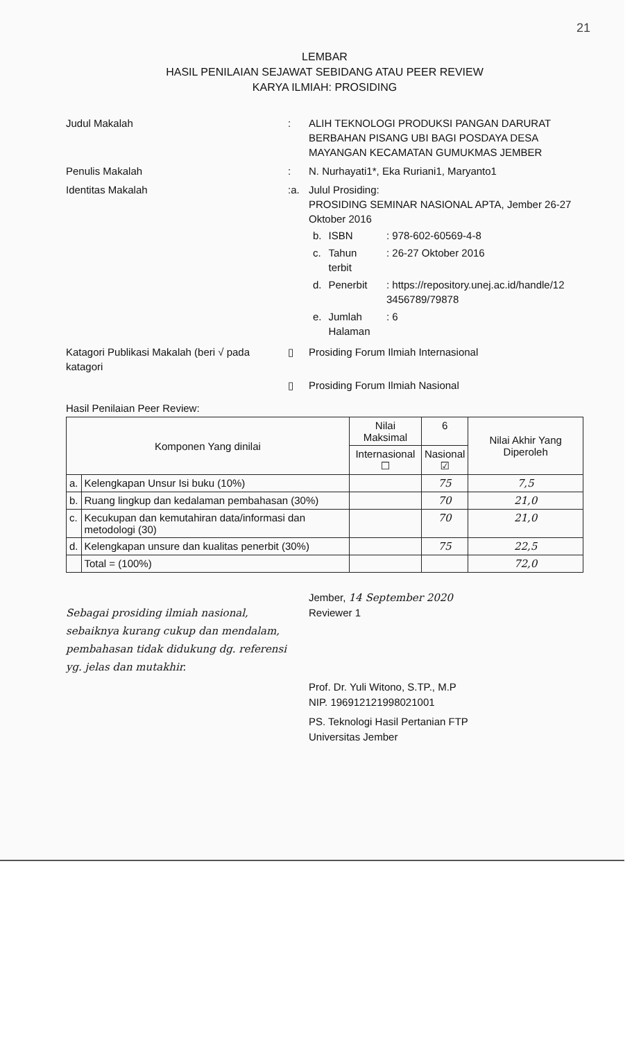21
LEMBAR
HASIL PENILAIAN SEJAWAT SEBIDANG ATAU PEER REVIEW
KARYA ILMIAH: PROSIDING
Judul Makalah : ALIH TEKNOLOGI PRODUKSI PANGAN DARURAT BERBAHAN PISANG UBI BAGI POSDAYA DESA MAYANGAN KECAMATAN GUMUKMAS JEMBER
Penulis Makalah : N. Nurhayati1*, Eka Ruriani1, Maryanto1
Identitas Makalah :a. Julul Prosiding:
PROSIDING SEMINAR NASIONAL APTA, Jember 26-27 Oktober 2016
| b. | ISBN | : 978-602-60569-4-8 |
| c. | Tahun terbit | : 26-27 Oktober 2016 |
| d. | Penerbit | : https://repository.unej.ac.id/handle/12 3456789/79878 |
| e. | Jumlah Halaman | : 6 |
Katagori Publikasi Makalah (beri √ pada katagori
▯ Prosiding Forum Ilmiah Internasional
▯ Prosiding Forum Ilmiah Nasional
Hasil Penilaian Peer Review:
| Komponen Yang dinilai | | Nilai Maksimal | 6 | Nilai Akhir Yang Diperoleh |
| --- | --- | --- | --- | --- |
| | | Internasional ☐ | Nasional ☑ | |
| a. | Kelengkapan Unsur Isi buku (10%) | | 75 | 7,5 |
| b. | Ruang lingkup dan kedalaman pembahasan (30%) | | 70 | 21,0 |
| c. | Kecukupan dan kemutahiran data/informasi dan metodologi (30) | | 70 | 21,0 |
| d. | Kelengkapan unsure dan kualitas penerbit (30%) | | 75 | 22,5 |
| | Total = (100%) | | | 72,0 |
Sebagai prosiding ilmiah nasional, sebaiknya kurang cukup dan mendalam, pembahasan tidak didukung dg. referensi yg. jelas dan mutakhir.
Jember, 14 September 2020
Reviewer 1
Prof. Dr. Yuli Witono, S.TP., M.P
NIP. 196912121998021001
PS. Teknologi Hasil Pertanian FTP
Universitas Jember